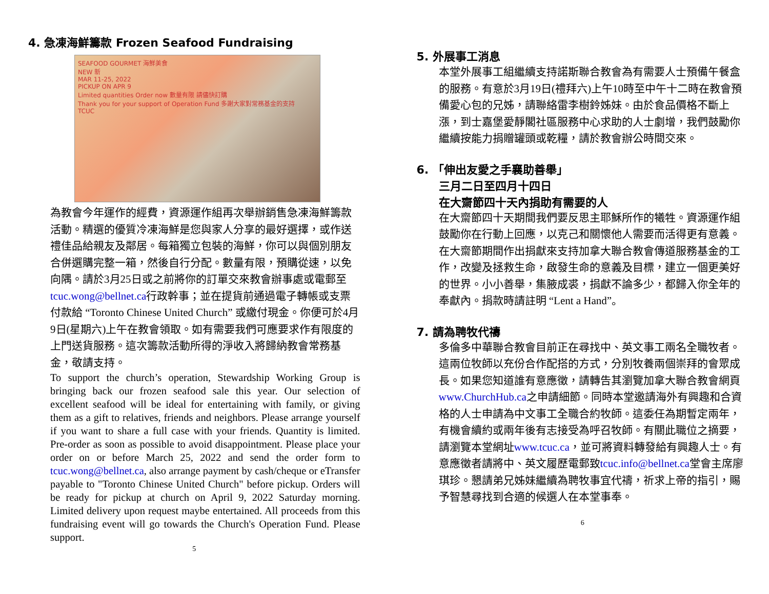4. 急凍海鮮籌款 Frozen Seafood Fundraising
SEAFOOD GOURMET 海鮮美食
NEW 新
MAR 11-25, 2022
PICKUP ON APR 9
Limited quantities Order now 數量有限 請儘快訂購
Thank you for your support of Operation Fund 多謝大家對常務基金的支持
TCUC
為教會今年運作的經費，資源運作組再次舉辦銷售急凍海鮮籌款活動。精選的優質冷凍海鮮是您與家人分享的最好選擇，或作送禮佳品給親友及鄰居。每箱獨立包裝的海鮮，你可以與個別朋友合併選購完整一箱，然後自行分配。數量有限，預購從速，以免向隅。請於3月25日或之前將你的訂單交來教會辦事處或電郵至tcuc.wong@bellnet.ca行政幹事；並在提貨前通過電子轉帳或支票付款給 “Toronto Chinese United Church” 或繳付現金。你便可於4月9日(星期六)上午在教會領取。如有需要我們可應要求作有限度的上門送貨服務。這次籌款活動所得的淨收入將歸納教會常務基金，敬請支持。
To support the church’s operation, Stewardship Working Group is bringing back our frozen seafood sale this year. Our selection of excellent seafood will be ideal for entertaining with family, or giving them as a gift to relatives, friends and neighbors. Please arrange yourself if you want to share a full case with your friends. Quantity is limited. Pre-order as soon as possible to avoid disappointment. Please place your order on or before March 25, 2022 and send the order form to tcuc.wong@bellnet.ca, also arrange payment by cash/cheque or eTransfer payable to "Toronto Chinese United Church" before pickup. Orders will be ready for pickup at church on April 9, 2022 Saturday morning. Limited delivery upon request maybe entertained. All proceeds from this fundraising event will go towards the Church's Operation Fund. Please support.
5
5. 外展事工消息
本堂外展事工組繼續支持諾斯聯合教會為有需要人士預備午餐盒的服務。有意於3月19日(禮拜六)上午10時至中午十二時在教會預備愛心包的兄姊，請聯絡雷李樹鈴姊妹。由於食品價格不斷上漲，到士嘉堡愛靜閣社區服務中心求助的人士劇增，我們鼓勵你繼續按能力捐贈罐頭或乾糧，請於教會辦公時間交來。
6. 「伸出友愛之手襄助善舉」
三月二日至四月十四日
在大齋節四十天內捐助有需要的人
在大齋節四十天期間我們要反思主耶穌所作的犧牲。資源運作組鼓勵你在行動上回應，以克己和關懷他人需要而活得更有意義。在大齋節期間作出捐獻來支持加拿大聯合教會傳道服務基金的工作，改變及拯救生命，啟發生命的意義及目標，建立一個更美好的世界。小小善舉，集腋成裘，捐獻不論多少，都歸入你全年的奉獻內。捐款時請註明 “Lent a Hand”。
7. 請為聘牧代禱
多倫多中華聯合教會目前正在尋找中、英文事工兩名全職牧者。這兩位牧師以充份合作配搭的方式，分別牧養兩個崇拜的會眾成長。如果您知道誰有意應徵，請轉告其瀏覽加拿大聯合教會網頁www.ChurchHub.ca之申請細節。同時本堂邀請海外有興趣和合資格的人士申請為中文事工全職合約牧師。這委任為期暫定兩年，有機會續約或兩年後有志接受為呼召牧師。有關此職位之摘要，請瀏覽本堂網址www.tcuc.ca，並可將資料轉發給有興趣人士。有意應徵者請將中、英文履歷電郵致tcuc.info@bellnet.ca堂會主席廖琪珍。懇請弟兄姊妹繼續為聘牧事宜代禱，祈求上帝的指引，賜予智慧尋找到合適的候選人在本堂事奉。
6